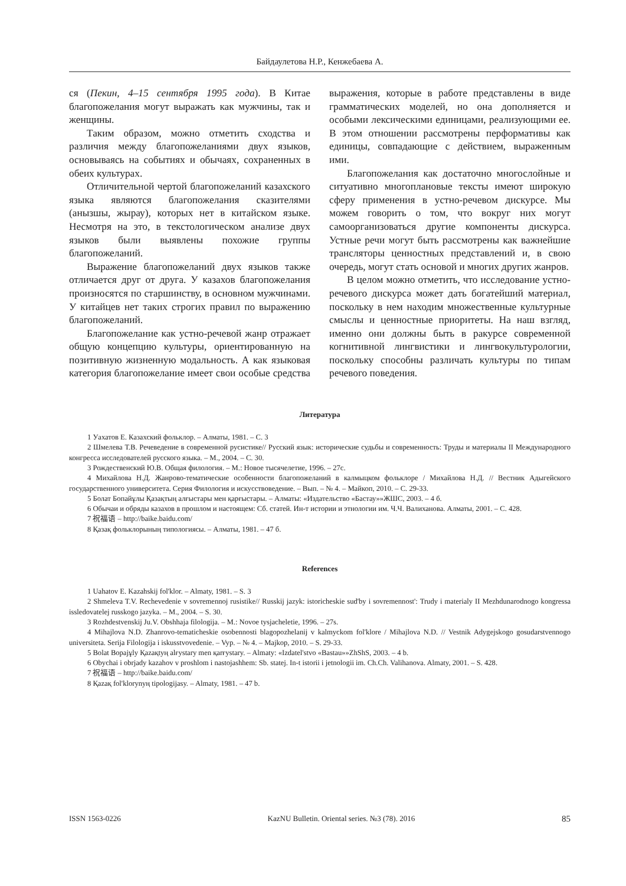Байдаулетова Н.Р., Кенжебаева А.
ся (Пекин, 4–15 сентября 1995 года). В Китае благопожелания могут выражать как мужчины, так и женщины.
Таким образом, можно отметить сходства и различия между благопожеланиями двух языков, основываясь на событиях и обычаях, сохраненных в обеих культурах.
Отличительной чертой благопожеланий казахского языка являются благопожелания сказителями (анызшы, жырау), которых нет в китайском языке. Несмотря на это, в текстологическом анализе двух языков были выявлены похожие группы благопожеланий.
Выражение благопожеланий двух языков также отличается друг от друга. У казахов благопожелания произносятся по старшинству, в основном мужчинами. У китайцев нет таких строгих правил по выражению благопожеланий.
Благопожелание как устно-речевой жанр отражает общую концепцию культуры, ориентированную на позитивную жизненную модальность. А как языковая категория благопожелание имеет свои особые средства выражения, которые в работе представлены в виде грамматических моделей, но она дополняется и особыми лексическими единицами, реализующими ее. В этом отношении рассмотрены перформативы как единицы, совпадающие с действием, выраженным ими.
Благопожелания как достаточно многослойные и ситуативно многоплановые тексты имеют широкую сферу применения в устно-речевом дискурсе. Мы можем говорить о том, что вокруг них могут самоорганизоваться другие компоненты дискурса. Устные речи могут быть рассмотрены как важнейшие трансляторы ценностных представлений и, в свою очередь, могут стать основой и многих других жанров.
В целом можно отметить, что исследование устно-речевого дискурса может дать богатейший материал, поскольку в нем находим множественные культурные смыслы и ценностные приоритеты. На наш взгляд, именно они должны быть в ракурсе современной когнитивной лингвистики и лингвокультурологии, поскольку способны различать культуры по типам речевого поведения.
Литература
1 Уахатов Е. Казахский фольклор. – Алматы, 1981. – С. 3
2 Шмелева Т.В. Речеведение в современной русистике// Русский язык: исторические судьбы и современность: Труды и материалы II Международного конгресса исследователей русского языка. – М., 2004. – С. 30.
3 Рождественский Ю.В. Общая филология. – М.: Новое тысячелетие, 1996. – 27с.
4 Михайлова Н.Д. Жанрово-тематические особенности благопожеланий в калмыцком фольклоре / Михайлова Н.Д. // Вестник Адыгейского государственного университета. Серия Филология и искусствоведение. – Вып. – № 4. – Майкоп, 2010. – С. 29-33.
5 Болат Бопайұлы Қазақтың алғыстары мен қарғыстары. – Алматы: «Издательство «Бастау»»ЖШС, 2003. – 4 б.
6 Обычаи и обряды казахов в прошлом и настоящем: Сб. статей. Ин-т истории и этнологии им. Ч.Ч. Валиханова. Алматы, 2001. – С. 428.
7 祝福语 – http://baike.baidu.com/
8 Қазақ фольклорының типологиясы. – Алматы, 1981. – 47 б.
References
1 Uahatov E. Kazahskij fol'klor. – Almaty, 1981. – S. 3
2 Shmeleva T.V. Rechevedenie v sovremennoj rusistike// Russkij jazyk: istoricheskie sud'by i sovremennost': Trudy i materialy II Mezhdunarodnogo kongressa issledovatelej russkogo jazyka. – M., 2004. – S. 30.
3 Rozhdestvenskij Ju.V. Obshhaja filologija. – M.: Novoe tysjacheletie, 1996. – 27s.
4 Mihajlova N.D. Zhanrovo-tematicheskie osobennosti blagopozhelanij v kalmyckom fol'klore / Mihajlova N.D. // Vestnik Adygejskogo gosudarstvennogo universiteta. Serija Filologija i iskusstvovedenie. – Vyp. – № 4. – Majkop, 2010. – S. 29-33.
5 Bolat Bopajұly Қazaқtyң alғystary men қarғystary. – Almaty: «Izdatel'stvo «Bastau»»ZhShS, 2003. – 4 b.
6 Obychai i obrjady kazahov v proshlom i nastojashhem: Sb. statej. In-t istorii i jetnologii im. Ch.Ch. Valihanova. Almaty, 2001. – S. 428.
7 祝福语 – http://baike.baidu.com/
8 Қazaқ fol'klorynyң tipologijasy. – Almaty, 1981. – 47 b.
ISSN 1563-0226 KazNU Bulletin. Oriental series. №3 (78). 2016 85